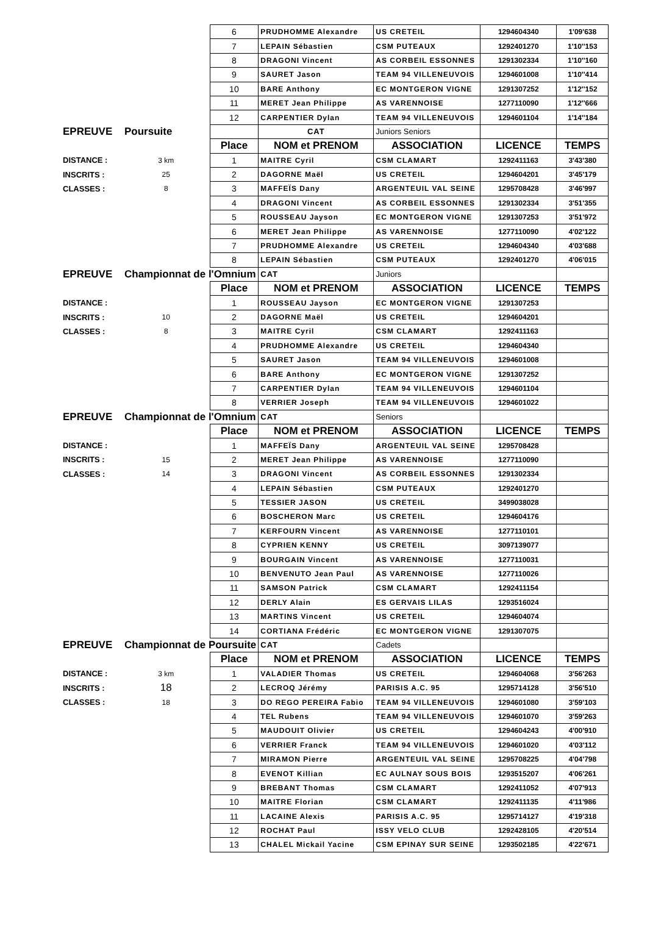| | | 6 | PRUDHOMME Alexandre | US CRETEIL | 1294604340 | 1'09'638 |
| | | 7 | LEPAIN Sébastien | CSM PUTEAUX | 1292401270 | 1'10''153 |
| | | 8 | DRAGONI Vincent | AS CORBEIL ESSONNES | 1291302334 | 1'10''160 |
| | | 9 | SAURET Jason | TEAM 94 VILLENEUVOIS | 1294601008 | 1'10''414 |
| | | 10 | BARE Anthony | EC MONTGERON VIGNE | 1291307252 | 1'12''152 |
| | | 11 | MERET Jean Philippe | AS VARENNOISE | 1277110090 | 1'12''666 |
| | | 12 | CARPENTIER Dylan | TEAM 94 VILLENEUVOIS | 1294601104 | 1'14''184 |
| EPREUVE | Poursuite | | CAT | Juniors Seniors | | |
| | | Place | NOM et PRENOM | ASSOCIATION | LICENCE | TEMPS |
| DISTANCE : | 3 km | 1 | MAITRE Cyril | CSM CLAMART | 1292411163 | 3'43'380 |
| INSCRITS : | 25 | 2 | DAGORNE Maël | US CRETEIL | 1294604201 | 3'45'179 |
| CLASSES : | 8 | 3 | MAFFEÏS Dany | ARGENTEUIL VAL SEINE | 1295708428 | 3'46'997 |
| | | 4 | DRAGONI Vincent | AS CORBEIL ESSONNES | 1291302334 | 3'51'355 |
| | | 5 | ROUSSEAU Jayson | EC MONTGERON VIGNE | 1291307253 | 3'51'972 |
| | | 6 | MERET Jean Philippe | AS VARENNOISE | 1277110090 | 4'02'122 |
| | | 7 | PRUDHOMME Alexandre | US CRETEIL | 1294604340 | 4'03'688 |
| | | 8 | LEPAIN Sébastien | CSM PUTEAUX | 1292401270 | 4'06'015 |
| EPREUVE | Championnat de l'Omnium | | CAT | Juniors | | |
| | | Place | NOM et PRENOM | ASSOCIATION | LICENCE | TEMPS |
| DISTANCE : | | 1 | ROUSSEAU Jayson | EC MONTGERON VIGNE | 1291307253 | |
| INSCRITS : | 10 | 2 | DAGORNE Maël | US CRETEIL | 1294604201 | |
| CLASSES : | 8 | 3 | MAITRE Cyril | CSM CLAMART | 1292411163 | |
| | | 4 | PRUDHOMME Alexandre | US CRETEIL | 1294604340 | |
| | | 5 | SAURET Jason | TEAM 94 VILLENEUVOIS | 1294601008 | |
| | | 6 | BARE Anthony | EC MONTGERON VIGNE | 1291307252 | |
| | | 7 | CARPENTIER Dylan | TEAM 94 VILLENEUVOIS | 1294601104 | |
| | | 8 | VERRIER Joseph | TEAM 94 VILLENEUVOIS | 1294601022 | |
| EPREUVE | Championnat de l'Omnium | | CAT | Seniors | | |
| | | Place | NOM et PRENOM | ASSOCIATION | LICENCE | TEMPS |
| DISTANCE : | | 1 | MAFFEÏS Dany | ARGENTEUIL VAL SEINE | 1295708428 | |
| INSCRITS : | 15 | 2 | MERET Jean Philippe | AS VARENNOISE | 1277110090 | |
| CLASSES : | 14 | 3 | DRAGONI Vincent | AS CORBEIL ESSONNES | 1291302334 | |
| | | 4 | LEPAIN Sébastien | CSM PUTEAUX | 1292401270 | |
| | | 5 | TESSIER JASON | US CRETEIL | 3499038028 | |
| | | 6 | BOSCHERON Marc | US CRETEIL | 1294604176 | |
| | | 7 | KERFOURN Vincent | AS VARENNOISE | 1277110101 | |
| | | 8 | CYPRIEN KENNY | US CRETEIL | 3097139077 | |
| | | 9 | BOURGAIN Vincent | AS VARENNOISE | 1277110031 | |
| | | 10 | BENVENUTO Jean Paul | AS VARENNOISE | 1277110026 | |
| | | 11 | SAMSON Patrick | CSM CLAMART | 1292411154 | |
| | | 12 | DERLY Alain | ES GERVAIS LILAS | 1293516024 | |
| | | 13 | MARTINS Vincent | US CRETEIL | 1294604074 | |
| | | 14 | CORTIANA Frédéric | EC MONTGERON VIGNE | 1291307075 | |
| EPREUVE | Championnat de Poursuite | | CAT | Cadets | | |
| | | Place | NOM et PRENOM | ASSOCIATION | LICENCE | TEMPS |
| DISTANCE : | 3 km | 1 | VALADIER Thomas | US CRETEIL | 1294604068 | 3'56'263 |
| INSCRITS : | 18 | 2 | LECROQ Jérémy | PARISIS A.C. 95 | 1295714128 | 3'56'510 |
| CLASSES : | 18 | 3 | DO REGO PEREIRA Fabio | TEAM 94 VILLENEUVOIS | 1294601080 | 3'59'103 |
| | | 4 | TEL Rubens | TEAM 94 VILLENEUVOIS | 1294601070 | 3'59'263 |
| | | 5 | MAUDOUIT Olivier | US CRETEIL | 1294604243 | 4'00'910 |
| | | 6 | VERRIER Franck | TEAM 94 VILLENEUVOIS | 1294601020 | 4'03'112 |
| | | 7 | MIRAMON Pierre | ARGENTEUIL VAL SEINE | 1295708225 | 4'04'798 |
| | | 8 | EVENOT Killian | EC AULNAY SOUS BOIS | 1293515207 | 4'06'261 |
| | | 9 | BREBANT Thomas | CSM CLAMART | 1292411052 | 4'07'913 |
| | | 10 | MAITRE Florian | CSM CLAMART | 1292411135 | 4'11'986 |
| | | 11 | LACAINE Alexis | PARISIS A.C. 95 | 1295714127 | 4'19'318 |
| | | 12 | ROCHAT Paul | ISSY VELO CLUB | 1292428105 | 4'20'514 |
| | | 13 | CHALEL Mickail Yacine | CSM EPINAY SUR SEINE | 1293502185 | 4'22'671 |